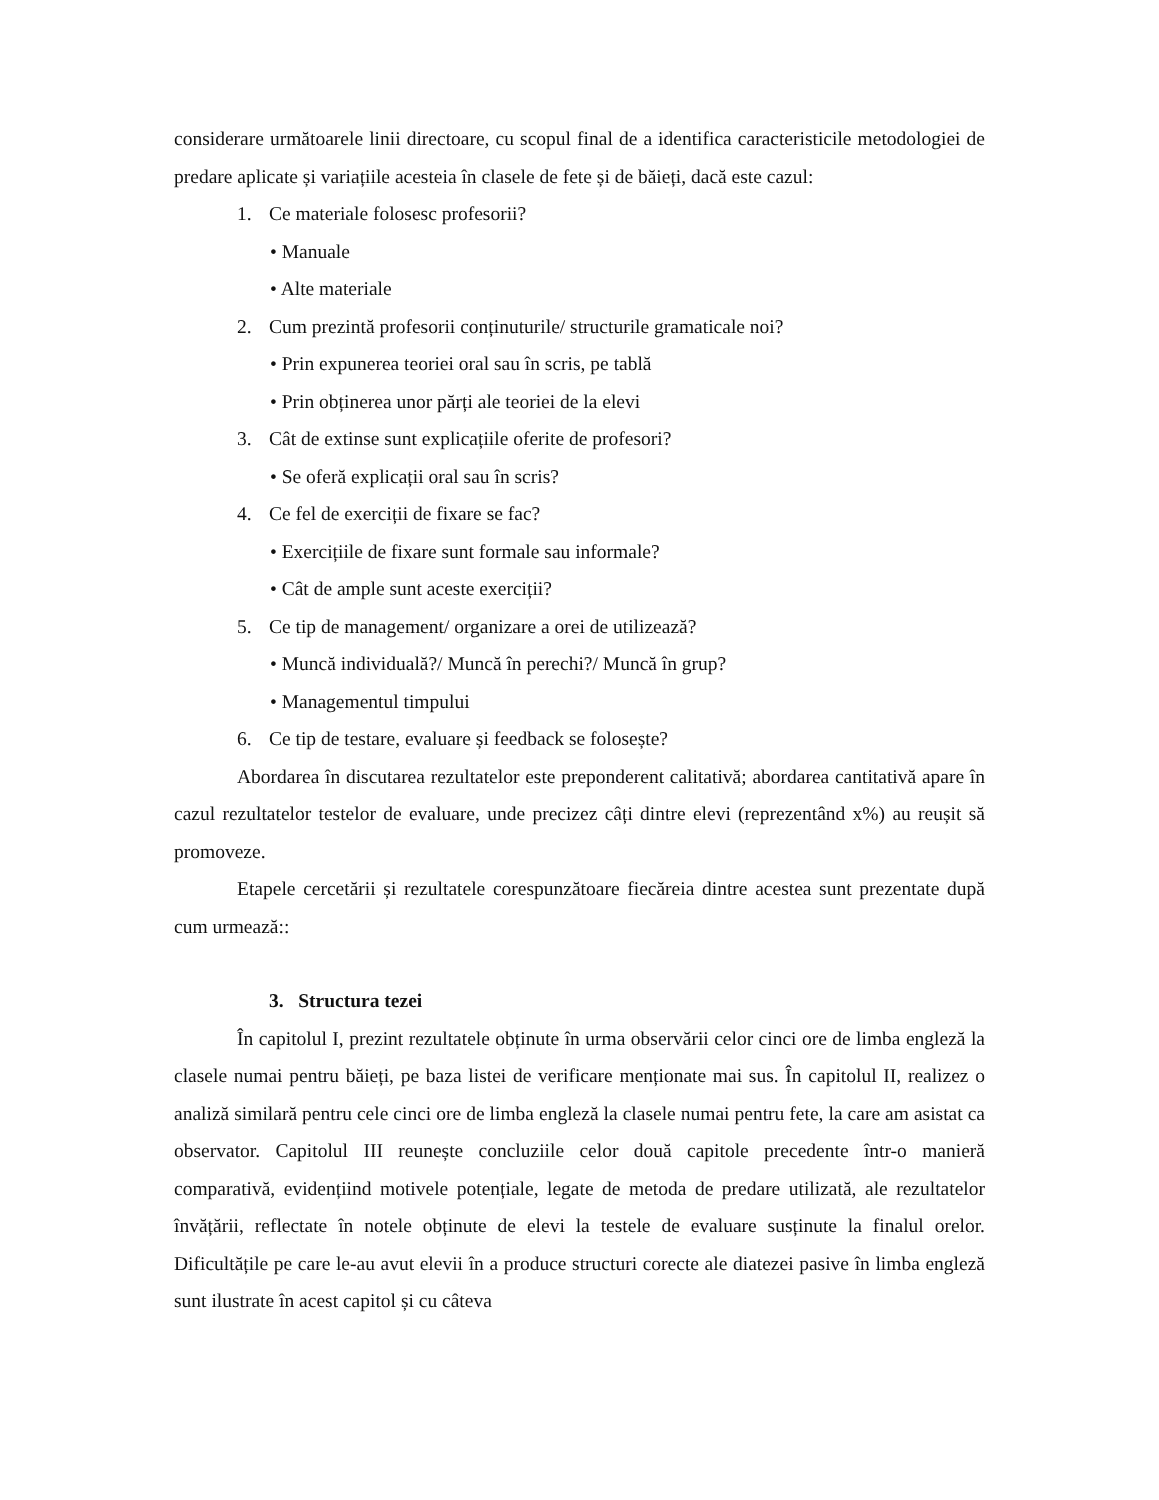considerare următoarele linii directoare, cu scopul final de a identifica caracteristicile metodologiei de predare aplicate și variațiile acesteia în clasele de fete și de băieți, dacă este cazul:
1. Ce materiale folosesc profesorii?
• Manuale
• Alte materiale
2. Cum prezintă profesorii conținuturile/ structurile gramaticale noi?
• Prin expunerea teoriei oral sau în scris, pe tablă
• Prin obținerea unor părți ale teoriei de la elevi
3. Cât de extinse sunt explicațiile oferite de profesori?
• Se oferă explicații oral sau în scris?
4. Ce fel de exerciții de fixare se fac?
• Exercițiile de fixare sunt formale sau informale?
• Cât de ample sunt aceste exerciții?
5. Ce tip de management/ organizare a orei de utilizează?
• Muncă individuală?/ Muncă în perechi?/ Muncă în grup?
• Managementul timpului
6. Ce tip de testare, evaluare și feedback se folosește?
Abordarea în discutarea rezultatelor este preponderent calitativă; abordarea cantitativă apare în cazul rezultatelor testelor de evaluare, unde precizez câți dintre elevi (reprezentând x%) au reușit să promoveze.
Etapele cercetării și rezultatele corespunzătoare fiecăreia dintre acestea sunt prezentate după cum urmează::
3. Structura tezei
În capitolul I, prezint rezultatele obținute în urma observării celor cinci ore de limba engleză la clasele numai pentru băieți, pe baza listei de verificare menționate mai sus. În capitolul II, realizez o analiză similară pentru cele cinci ore de limba engleză la clasele numai pentru fete, la care am asistat ca observator. Capitolul III reunește concluziile celor două capitole precedente într-o manieră comparativă, evidențiind motivele potențiale, legate de metoda de predare utilizată, ale rezultatelor învățării, reflectate în notele obținute de elevi la testele de evaluare susținute la finalul orelor. Dificultățile pe care le-au avut elevii în a produce structuri corecte ale diatezei pasive în limba engleză sunt ilustrate în acest capitol și cu câteva